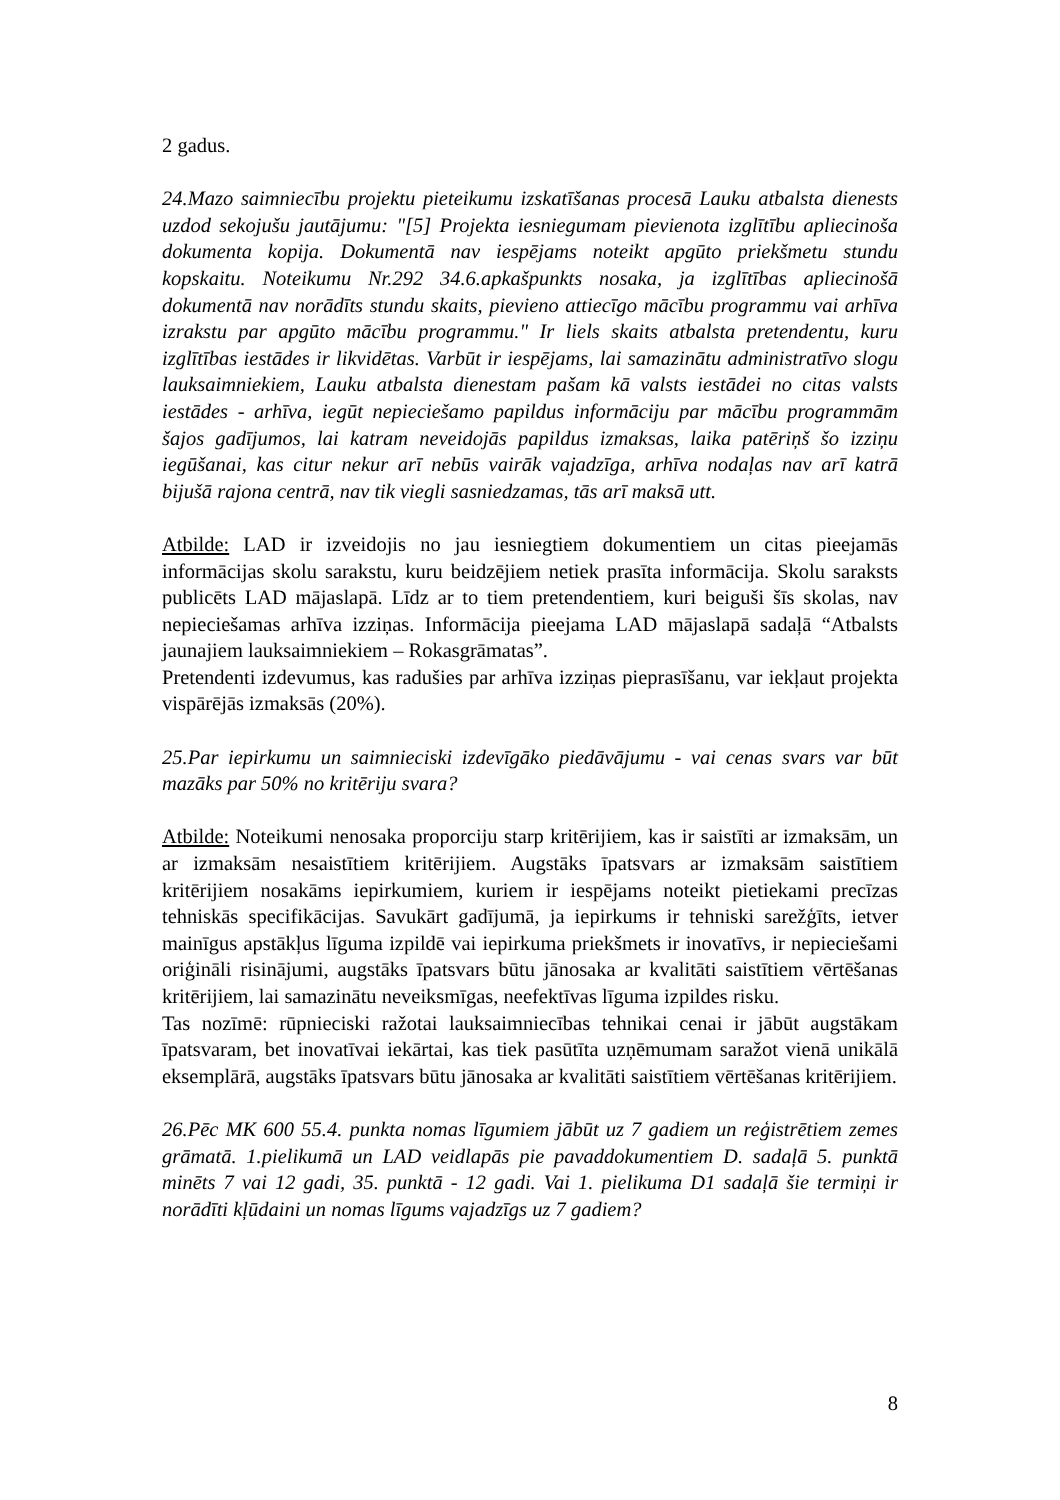2 gadus.
24.Mazo saimniecību projektu pieteikumu izskatīšanas procesā Lauku atbalsta dienests uzdod sekojušu jautājumu: "[5] Projekta iesniegumam pievienota izglītību apliecinoša dokumenta kopija. Dokumentā nav iespējams noteikt apgūto priekšmetu stundu kopskaitu. Noteikumu Nr.292 34.6.apkašpunkts nosaka, ja izglītības apliecinošā dokumentā nav norādīts stundu skaits, pievieno attiecīgo mācību programmu vai arhīva izrakstu par apgūto mācību programmu." Ir liels skaits atbalsta pretendentu, kuru izglītības iestādes ir likvidētas. Varbūt ir iespējams, lai samazinātu administratīvo slogu lauksaimniekiem, Lauku atbalsta dienestam pašam kā valsts iestādei no citas valsts iestādes - arhīva, iegūt nepieciešamo papildus informāciju par mācību programmām šajos gadījumos, lai katram neveidojās papildus izmaksas, laika patēriņš šo izziņu iegūšanai, kas citur nekur arī nebūs vairāk vajadzīga, arhīva nodaļas nav arī katrā bijušā rajona centrā, nav tik viegli sasniedzamas, tās arī maksā utt.
Atbilde: LAD ir izveidojis no jau iesniegtiem dokumentiem un citas pieejamās informācijas skolu sarakstu, kuru beidzējiem netiek prasīta informācija. Skolu saraksts publicēts LAD mājaslapā. Līdz ar to tiem pretendentiem, kuri beiguši šīs skolas, nav nepieciešamas arhīva izziņas. Informācija pieejama LAD mājaslapā sadaļā “Atbalsts jaunajiem lauksaimniekiem – Rokasgrāmatas”.
Pretendenti izdevumus, kas radušies par arhīva izziņas pieprasīšanu, var iekļaut projekta vispārējās izmaksās (20%).
25.Par iepirkumu un saimnieciski izdevīgāko piedāvājumu - vai cenas svars var būt mazāks par 50% no kritēriju svara?
Atbilde: Noteikumi nenosaka proporciju starp kritērijiem, kas ir saistīti ar izmaksām, un ar izmaksām nesaistītiem kritērijiem. Augstāks īpatsvars ar izmaksām saistītiem kritērijiem nosakāms iepirkumiem, kuriem ir iespējams noteikt pietiekami precīzas tehniskās specifikācijas. Savukārt gadījumā, ja iepirkums ir tehniski sarežģīts, ietver mainīgus apstākļus līguma izpildē vai iepirkuma priekšmets ir inovatīvs, ir nepieciešami oriģināli risinājumi, augstāks īpatsvars būtu jānosaka ar kvalitāti saistītiem vērtēšanas kritērijiem, lai samazinātu neveiksmīgas, neefektīvas līguma izpildes risku.
Tas nozīmē: rūpnieciski ražotai lauksaimniecības tehnikai cenai ir jābūt augstākam īpatsvaram, bet inovatīvai iekārtai, kas tiek pasūtīta uzņēmumam saražot vienā unikālā eksemplārā, augstāks īpatsvars būtu jānosaka ar kvalitāti saistītiem vērtēšanas kritērijiem.
26.Pēc MK 600 55.4. punkta nomas līgumiem jābūt uz 7 gadiem un reģistrētiem zemes grāmatā. 1.pielikumā un LAD veidlapās pie pavaddokumentiem D. sadaļā 5. punktā minēts 7 vai 12 gadi, 35. punktā - 12 gadi. Vai 1. pielikuma D1 sadaļā šie termiņi ir norādīti kļūdaini un nomas līgums vajadzīgs uz 7 gadiem?
8